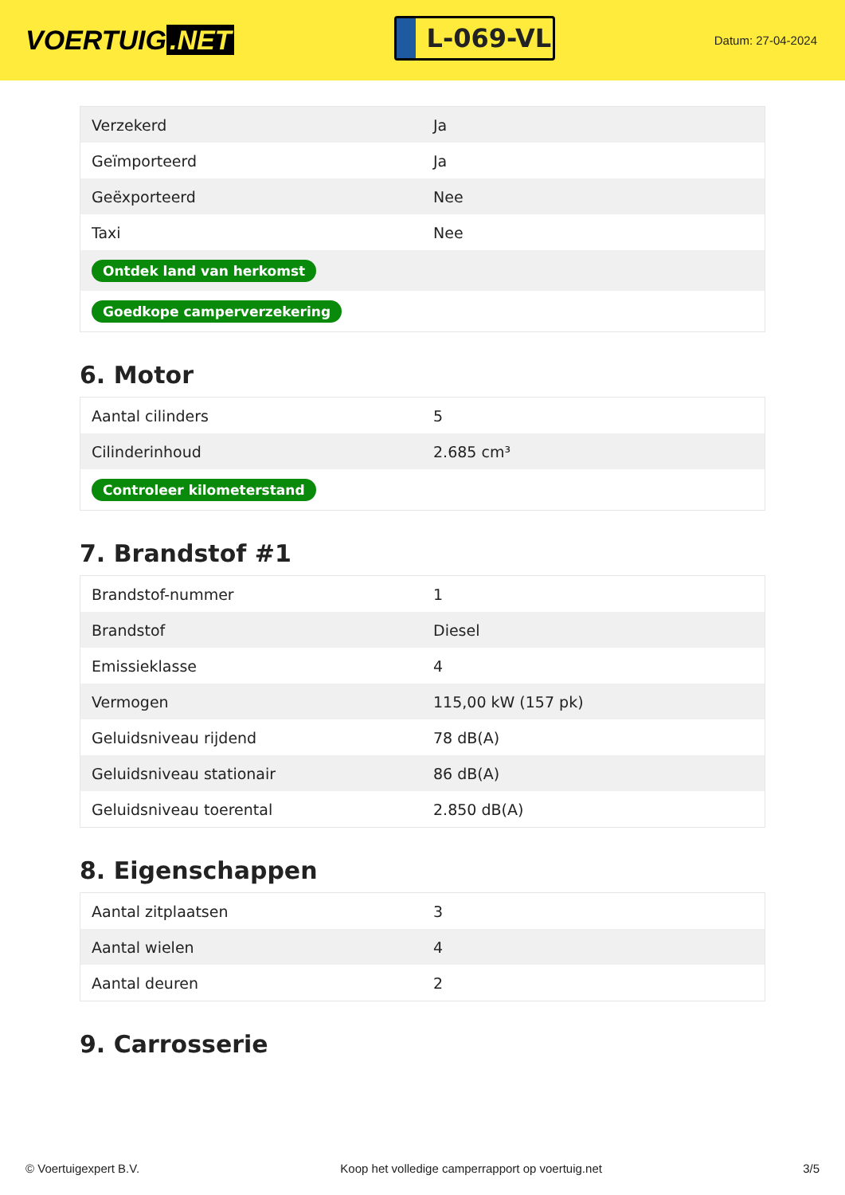VOERTUIG.NET
L-069-VL
Datum: 27-04-2024
| Verzekerd | Ja |
| Geïmporteerd | Ja |
| Geëxporteerd | Nee |
| Taxi | Nee |
| Ontdek land van herkomst | |
| Goedkope camperverzekering | |
6. Motor
| Aantal cilinders | 5 |
| Cilinderinhoud | 2.685 cm³ |
| Controleer kilometerstand | |
7. Brandstof #1
| Brandstof-nummer | 1 |
| Brandstof | Diesel |
| Emissieklasse | 4 |
| Vermogen | 115,00 kW (157 pk) |
| Geluidsniveau rijdend | 78 dB(A) |
| Geluidsniveau stationair | 86 dB(A) |
| Geluidsniveau toerental | 2.850 dB(A) |
8. Eigenschappen
| Aantal zitplaatsen | 3 |
| Aantal wielen | 4 |
| Aantal deuren | 2 |
9. Carrosserie
© Voertuigexpert B.V. Koop het volledige camperrapport op voertuig.net 3/5